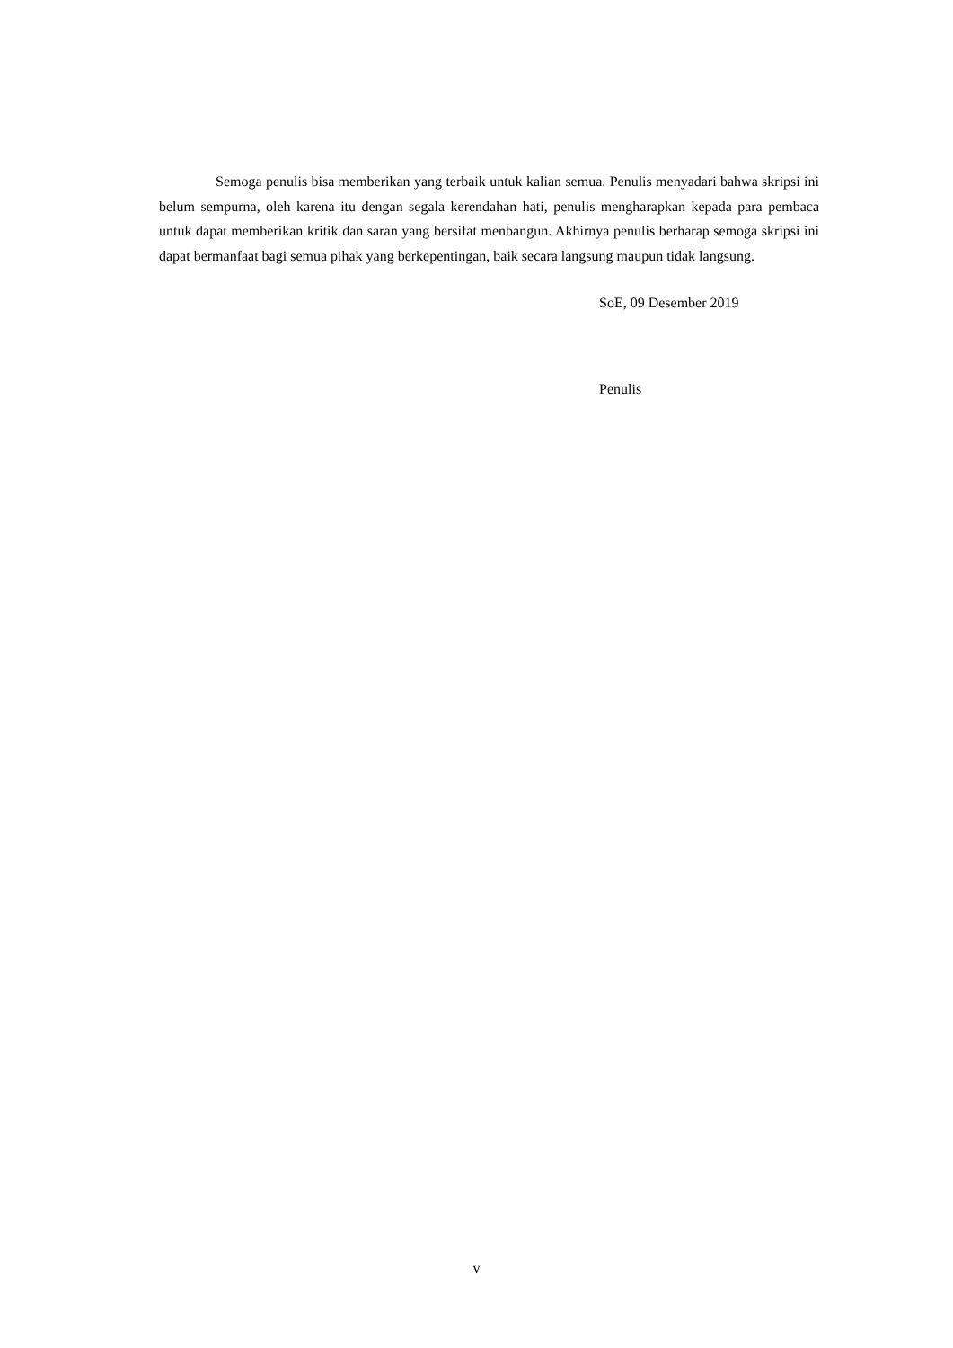Semoga penulis bisa memberikan yang terbaik untuk kalian semua. Penulis menyadari bahwa skripsi ini belum sempurna, oleh karena itu dengan segala kerendahan hati, penulis mengharapkan kepada para pembaca untuk dapat memberikan kritik dan saran yang bersifat menbangun. Akhirnya penulis berharap semoga skripsi ini dapat bermanfaat bagi semua pihak yang berkepentingan, baik secara langsung maupun tidak langsung.
SoE, 09 Desember 2019
Penulis
v